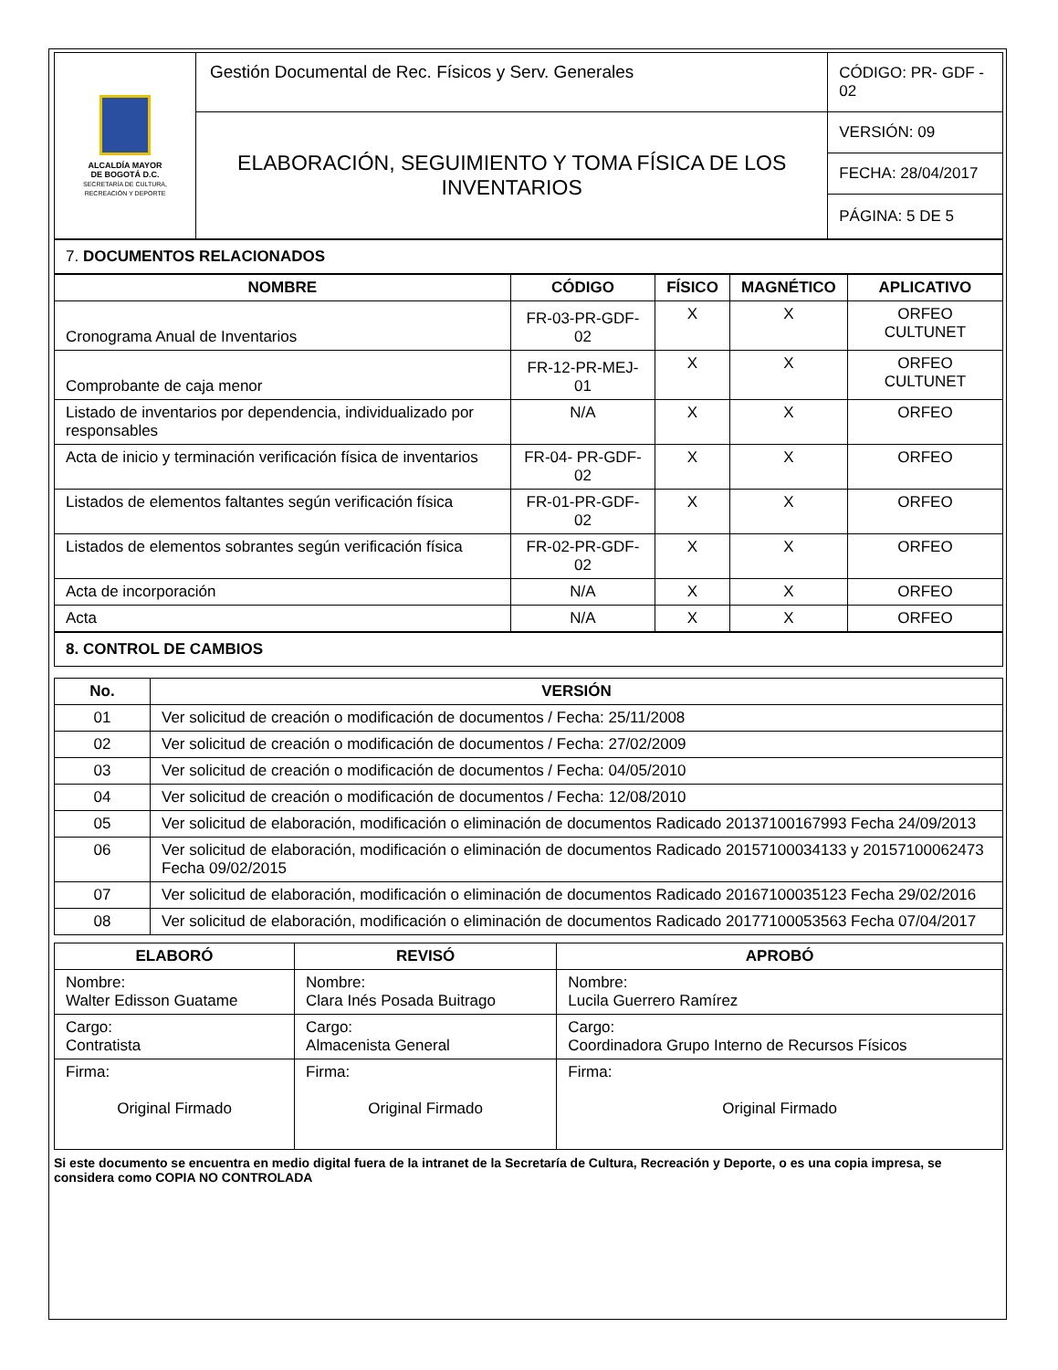| ALCALDÍA MAYOR DE BOGOTÁ D.C. SECRETARÍA DE CULTURA, RECREACIÓN Y DEPORTE | Gestión Documental de Rec. Físicos y Serv. Generales | CÓDIGO: PR- GDF - 02 |
| | ELABORACIÓN, SEGUIMIENTO Y TOMA FÍSICA DE LOS INVENTARIOS | VERSIÓN: 09 |
| | | FECHA: 28/04/2017 |
| | | PÁGINA: 5 DE 5 |
7. DOCUMENTOS RELACIONADOS
| NOMBRE | CÓDIGO | FÍSICO | MAGNÉTICO | APLICATIVO |
| --- | --- | --- | --- | --- |
| Cronograma Anual de Inventarios | FR-03-PR-GDF-02 | X | X | ORFEO CULTUNET |
| Comprobante de caja menor | FR-12-PR-MEJ-01 | X | X | ORFEO CULTUNET |
| Listado de inventarios por dependencia, individualizado por responsables | N/A | X | X | ORFEO |
| Acta de inicio y terminación verificación física de inventarios | FR-04- PR-GDF-02 | X | X | ORFEO |
| Listados de elementos faltantes según verificación física | FR-01-PR-GDF-02 | X | X | ORFEO |
| Listados de elementos sobrantes según verificación física | FR-02-PR-GDF-02 | X | X | ORFEO |
| Acta de incorporación | N/A | X | X | ORFEO |
| Acta | N/A | X | X | ORFEO |
8. CONTROL DE CAMBIOS
| No. | VERSIÓN |
| --- | --- |
| 01 | Ver solicitud de creación o modificación de documentos / Fecha: 25/11/2008 |
| 02 | Ver solicitud de creación o modificación de documentos / Fecha: 27/02/2009 |
| 03 | Ver solicitud de creación o modificación de documentos / Fecha: 04/05/2010 |
| 04 | Ver solicitud de creación o modificación de documentos / Fecha: 12/08/2010 |
| 05 | Ver solicitud de elaboración, modificación o eliminación de documentos Radicado 20137100167993 Fecha 24/09/2013 |
| 06 | Ver solicitud de elaboración, modificación o eliminación de documentos Radicado 20157100034133 y 20157100062473 Fecha 09/02/2015 |
| 07 | Ver solicitud de elaboración, modificación o eliminación de documentos Radicado 20167100035123 Fecha 29/02/2016 |
| 08 | Ver solicitud de elaboración, modificación o eliminación de documentos Radicado 20177100053563 Fecha 07/04/2017 |
| ELABORÓ | REVISÓ | APROBÓ |
| --- | --- | --- |
| Nombre: Walter Edisson Guatame | Nombre: Clara Inés Posada Buitrago | Nombre: Lucila Guerrero Ramírez |
| Cargo: Contratista | Cargo: Almacenista General | Cargo: Coordinadora Grupo Interno de Recursos Físicos |
| Firma: Original Firmado | Firma: Original Firmado | Firma: Original Firmado |
Si este documento se encuentra en medio digital fuera de la intranet de la Secretaría de Cultura, Recreación y Deporte, o es una copia impresa, se considera como COPIA NO CONTROLADA